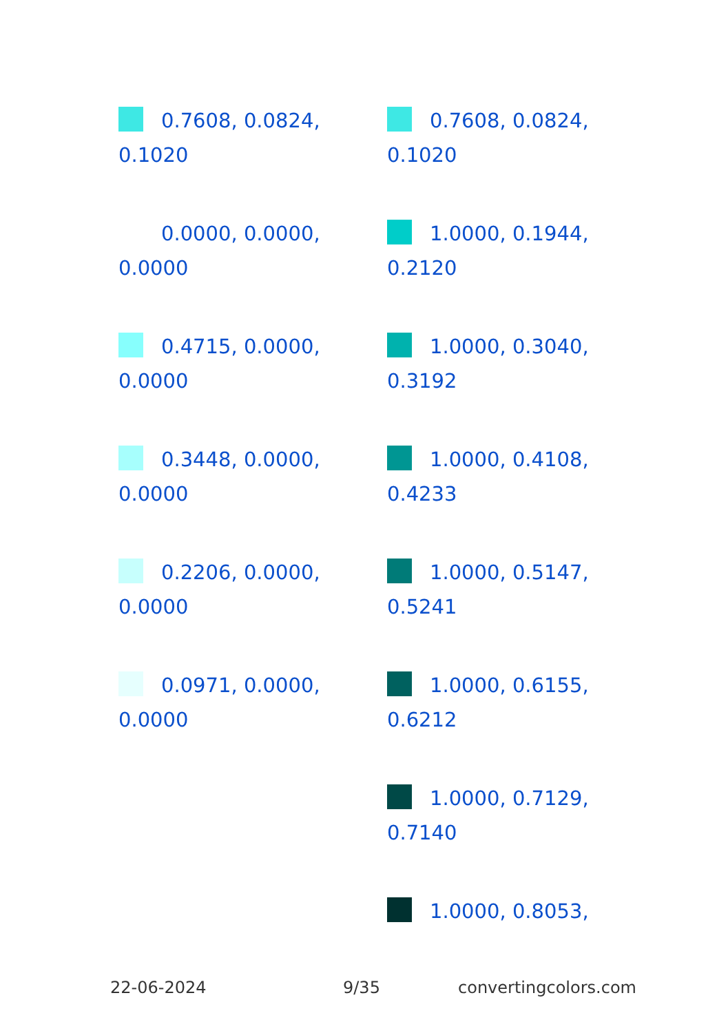0.7608, 0.0824, 0.1020
0.0000, 0.0000, 0.0000
0.4715, 0.0000, 0.0000
0.3448, 0.0000, 0.0000
0.2206, 0.0000, 0.0000
0.0971, 0.0000, 0.0000
0.7608, 0.0824, 0.1020
1.0000, 0.1944, 0.2120
1.0000, 0.3040, 0.3192
1.0000, 0.4108, 0.4233
1.0000, 0.5147, 0.5241
1.0000, 0.6155, 0.6212
1.0000, 0.7129, 0.7140
1.0000, 0.8053,
22-06-2024 9/35 convertingcolors.com